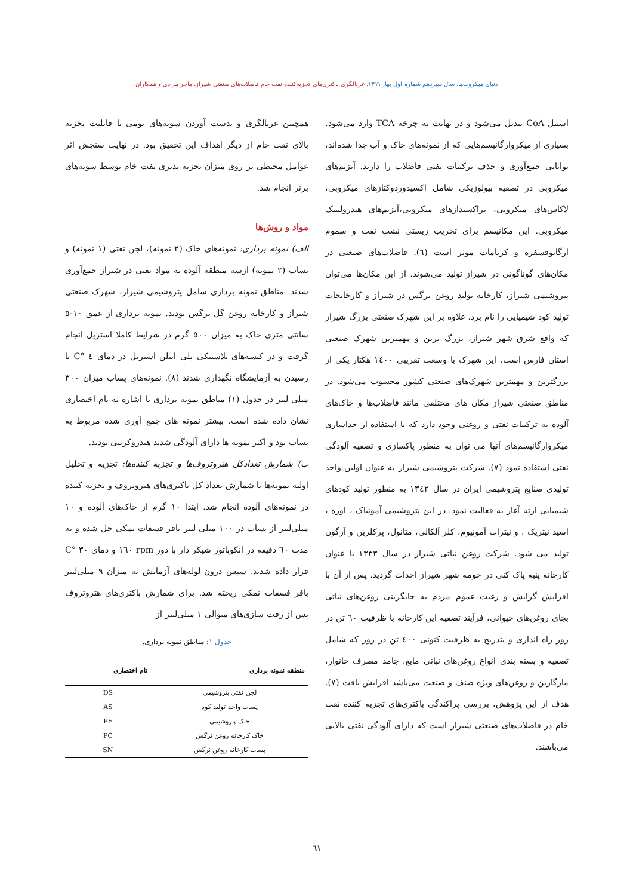دنیای میکروب‌ها، سال سیزدهم شماره اول بهار ۱۳۹۹. غربالگری باکتری‌های تجزیه‌کننده نفت خام فاضلاب‌های صنعتی شیراز. هاجر مرادی و همکاران
استیل CoA تبدیل می‌شود و در نهایت به چرخه TCA وارد می‌شود. بسیاری از میکروارگانیسم‌هایی که از نمونه‌های خاک و آب جدا شده‌اند، توانایی جمع‌آوری و حذف ترکیبات نفتی فاضلاب را دارند. آنزیم‌های میکروبی در تصفیه بیولوژیکی شامل اکسیدوردوکتازهای میکروبی، لاکاس‌های میکروبی، پراکسیدازهای میکروبی،آنزیم‌های هیدرولیتیک میکروبی. این مکانیسم برای تخریب زیستی نشت نفت و سموم ارگانوفسفره و کربامات موثر است (٦). فاضلاب‌های صنعتی در مکان‌های گوناگونی در شیراز تولید می‌شوند. از این مکان‌ها می‌توان پتروشیمی شیراز، کارخانه تولید روغن نرگس در شیراز و کارخانجات تولید کود شیمیایی را نام برد. علاوه بر این شهرک صنعتی بزرگ شیراز که واقع شرق شهر شیراز، بزرگ ترین و مهمترین شهرک صنعتی استان فارس است. این شهرک با وسعت تقریبی ١٤٠٠ هکتار یکی از بزرگترین و مهمترین شهرک‌های صنعتی کشور محسوب می‌شود. در مناطق صنعتی شیراز مکان های مختلفی مانند فاضلاب‌ها و خاک‌های آلوده به ترکیبات نفتی و روغنی وجود دارد که با استفاده از جداسازی میکروارگانیسم‌های آنها می توان به منظور پاکسازی و تصفیه آلودگی نفتی استفاده نمود (٧). شرکت پتروشیمی شیراز به عنوان اولین واحد تولیدی صنایع پتروشیمی ایران در سال ١٣٤٢ به منظور تولید کودهای شیمیایی ازته آغاز به فعالیت نمود. در این پتروشیمی آمونیاک ، اوره ، اسید نیتریک ، و نیترات آمونیوم، کلر آلکالی، متانول، پرکلرین و آرگون تولید می شود. شرکت روغن نباتی شیراز در سال ١٣٣٣ با عنوان کارخانه پنبه پاک کنی در حومه شهر شیراز احداث گردید. پس از آن با افزایش گرایش و رغبت عموم مردم به جایگزینی روغن‌های نباتی بجای روغن‌های حیوانی، فرآیند تصفیه این کارخانه با ظرفیت ٦٠ تن در روز راه اندازی و بتدریج به ظرفیت کنونی ٤٠٠ تن در روز که شامل تصفیه و بسته بندی انواع روغن‌های نباتی مایع، جامد مصرف خانوار، مارگارین و روغن‌های ویژه صنف و صنعت می‌باشد افزایش یافت (٧). هدف از این پژوهش، بررسی پراکندگی باکتری‌های تجزیه کننده نفت خام در فاضلاب‌های صنعتی شیراز است که دارای آلودگی نفتی بالایی می‌باشند.
همچنین غربالگری و بدست آوردن سویه‌های بومی با قابلیت تجزیه بالای نفت خام از دیگر اهداف این تحقیق بود. در نهایت سنجش اثر عوامل محیطی بر روی میزان تجزیه پذیری نفت خام توسط سویه‌های برتر انجام شد.
مواد و روش‌ها
الف) نمونه برداری: نمونه‌های خاک (٢ نمونه)، لجن نفتی (١ نمونه) و پساب (٢ نمونه) ازسه منطقه آلوده به مواد نفتی در شیراز جمع‌آوری شدند. مناطق نمونه برداری شامل پتروشیمی شیراز، شهرک صنعتی شیراز و کارخانه روغن گل نرگس بودند. نمونه برداری از عمق ١٠-٥ سانتی متری خاک به میزان ٥٠٠ گرم در شرایط کاملا استریل انجام گرفت و در کیسه‌های پلاستیکی پلی اتیلن استریل در دمای ٤ °C تا رسیدن به آزمایشگاه نگهداری شدند (٨). نمونه‌های پساب میزان ٣٠٠ میلی لیتر در جدول (١) مناطق نمونه برداری با اشاره به نام اختصاری نشان داده شده است. بیشتر نمونه های جمع آوری شده مربوط به پساب بود و اکثر نمونه ها دارای آلودگی شدید هیدروکربنی بودند.
ب) شمارش تعدادکل هتروتروف‌ها و تجزیه کننده‌ها: تجزیه و تحلیل اولیه نمونه‌ها با شمارش تعداد کل باکتری‌های هتروتروف و تجزیه کننده در نمونه‌های آلوده انجام شد. ابتدا ١٠ گرم از خاک‌های آلوده و ١٠ میلی‌لیتر از پساب در ١٠٠ میلی لیتر بافر فسفات نمکی حل شده و به مدت ٦٠ دقیقه در انکوباتور شیکر دار با دور rpm ١٦٠ و دمای ٣٠ °C قرار داده شدند. سپس درون لوله‌های آزمایش به میزان ٩ میلی‌لیتر بافر فسفات نمکی ریخته شد. برای شمارش باکتری‌های هتروتروف پس از رقت سازی‌های متوالی ١ میلی‌لیتر از
جدول ١: مناطق نمونه برداری.
| منطقه نمونه برداری | نام اختصاری |
| --- | --- |
| لجن نفتی پتروشیمی | DS |
| پساب واحد تولید کود | AS |
| خاک پتروشیمی | PE |
| خاک کارخانه روغن نرگس | PC |
| پساب کارخانه روغن نرگس | SN |
٦١